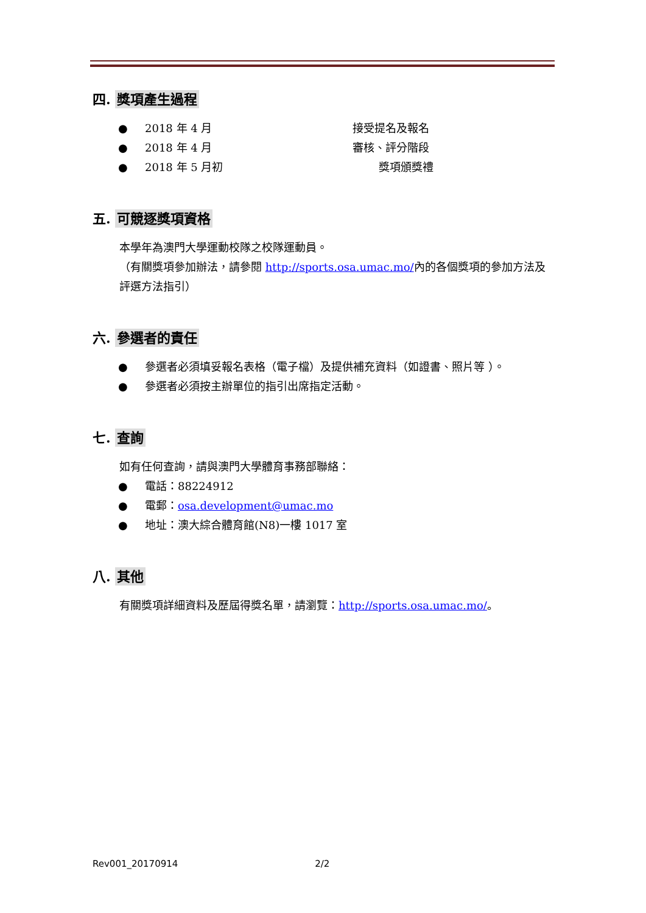四. 獎項產生過程
● 2018 年 4 月 接受提名及報名
● 2018 年 4 月 審核、評分階段
● 2018 年 5 月初 獎項頒獎禮
五. 可競逐獎項資格
本學年為澳門大學運動校隊之校隊運動員。
（有關獎項參加辦法，請參閱 http://sports.osa.umac.mo/內的各個獎項的參加方法及評選方法指引）
六. 參選者的責任
● 參選者必須填妥報名表格（電子檔）及提供補充資料（如證書、照片等 ）。
● 參選者必須按主辦單位的指引出席指定活動。
七. 查詢
如有任何查詢，請與澳門大學體育事務部聯絡：
● 電話：88224912
● 電郵：osa.development@umac.mo
● 地址：澳大綜合體育館(N8)一樓 1017 室
八. 其他
有關獎項詳細資料及歷屆得獎名單，請瀏覽：http://sports.osa.umac.mo/。
Rev001_20170914 2/2